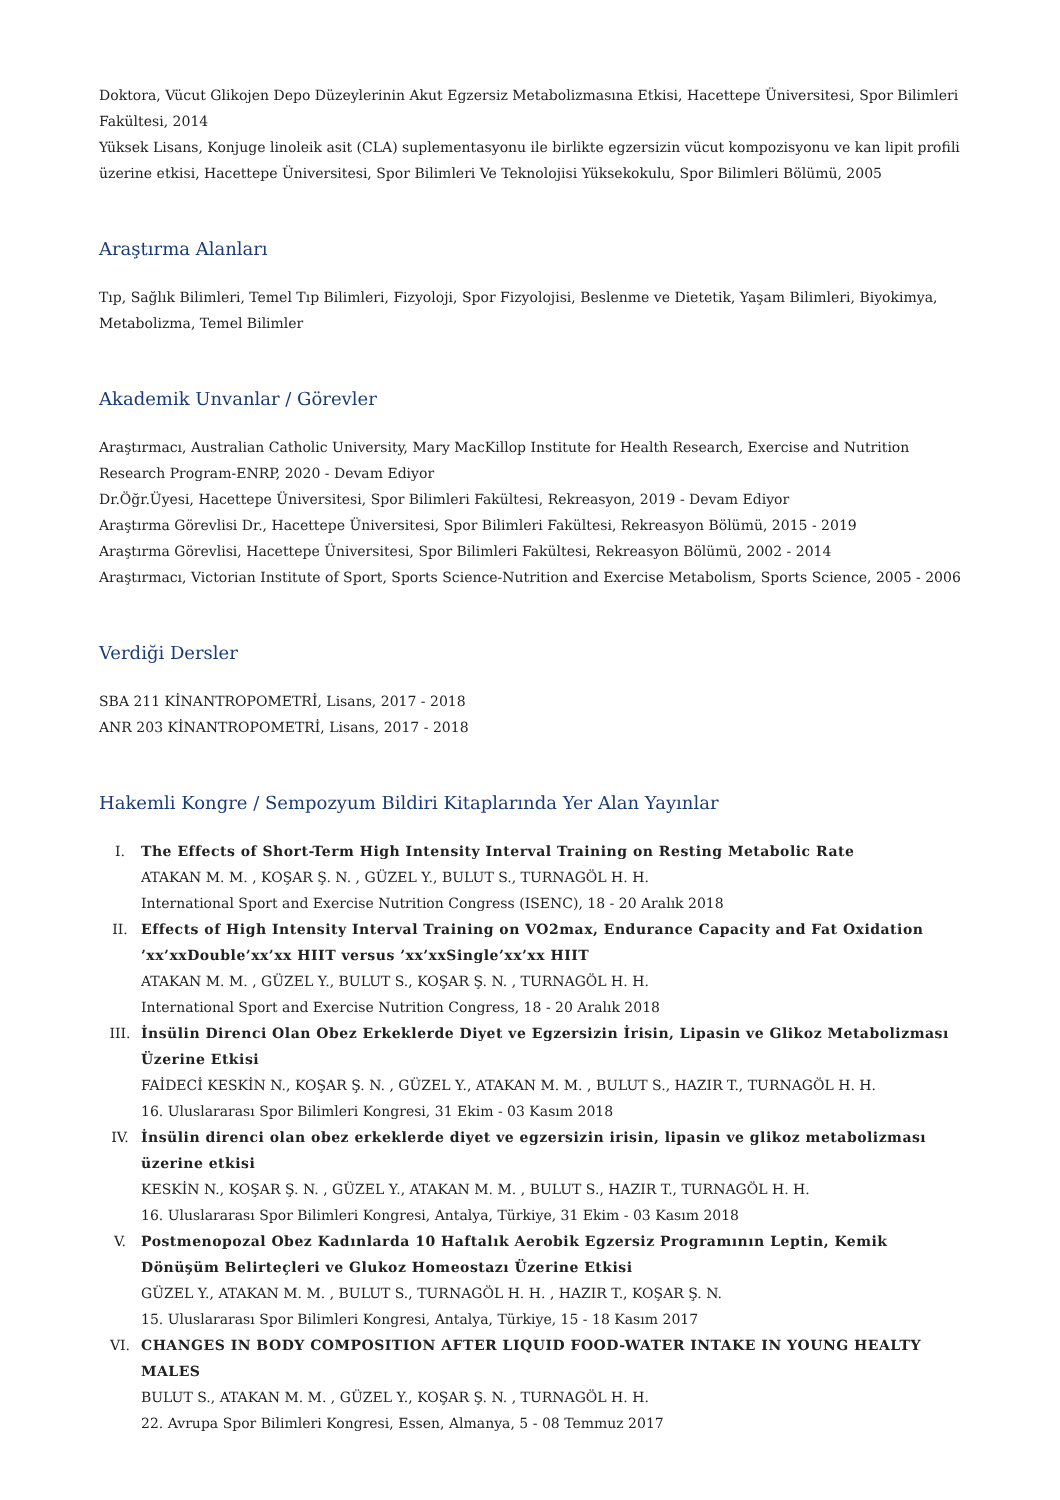Doktora, Vücut Glikojen Depo Düzeylerinin Akut Egzersiz Metabolizmasına Etkisi, Hacettepe Üniversitesi, Spor Bilimleri Fakültesi, 2014
Yüksek Lisans, Konjuge linoleik asit (CLA) suplementasyonu ile birlikte egzersizin vücut kompozisyonu ve kan lipit profili üzerine etkisi, Hacettepe Üniversitesi, Spor Bilimleri Ve Teknolojisi Yüksekokulu, Spor Bilimleri Bölümü, 2005
Araştırma Alanları
Tıp, Sağlık Bilimleri, Temel Tıp Bilimleri, Fizyoloji, Spor Fizyolojisi, Beslenme ve Dietetik, Yaşam Bilimleri, Biyokimya, Metabolizma, Temel Bilimler
Akademik Unvanlar / Görevler
Araştırmacı, Australian Catholic University, Mary MacKillop Institute for Health Research, Exercise and Nutrition Research Program-ENRP, 2020 - Devam Ediyor
Dr.Öğr.Üyesi, Hacettepe Üniversitesi, Spor Bilimleri Fakültesi, Rekreasyon, 2019 - Devam Ediyor
Araştırma Görevlisi Dr., Hacettepe Üniversitesi, Spor Bilimleri Fakültesi, Rekreasyon Bölümü, 2015 - 2019
Araştırma Görevlisi, Hacettepe Üniversitesi, Spor Bilimleri Fakültesi, Rekreasyon Bölümü, 2002 - 2014
Araştırmacı, Victorian Institute of Sport, Sports Science-Nutrition and Exercise Metabolism, Sports Science, 2005 - 2006
Verdiği Dersler
SBA 211 KİNANTROPOMETRİ, Lisans, 2017 - 2018
ANR 203 KİNANTROPOMETRİ, Lisans, 2017 - 2018
Hakemli Kongre / Sempozyum Bildiri Kitaplarında Yer Alan Yayınlar
I. The Effects of Short-Term High Intensity Interval Training on Resting Metabolic Rate
ATAKAN M. M. , KOŞAR Ş. N. , GÜZEL Y., BULUT S., TURNAGÖL H. H.
International Sport and Exercise Nutrition Congress (ISENC), 18 - 20 Aralık 2018
II. Effects of High Intensity Interval Training on VO2max, Endurance Capacity and Fat Oxidation ’xx’xxDouble’xx’xx HIIT versus ’xx’xxSingle’xx’xx HIIT
ATAKAN M. M. , GÜZEL Y., BULUT S., KOŞAR Ş. N. , TURNAGÖL H. H.
International Sport and Exercise Nutrition Congress, 18 - 20 Aralık 2018
III. İnsülin Direnci Olan Obez Erkeklerde Diyet ve Egzersizin İrisin, Lipasin ve Glikoz Metabolizması Üzerine Etkisi
FAİDECİ KESKİN N., KOŞAR Ş. N. , GÜZEL Y., ATAKAN M. M. , BULUT S., HAZIR T., TURNAGÖL H. H.
16. Uluslararası Spor Bilimleri Kongresi, 31 Ekim - 03 Kasım 2018
IV. İnsülin direnci olan obez erkeklerde diyet ve egzersizin irisin, lipasin ve glikoz metabolizması üzerine etkisi
KESKİN N., KOŞAR Ş. N. , GÜZEL Y., ATAKAN M. M. , BULUT S., HAZIR T., TURNAGÖL H. H.
16. Uluslararası Spor Bilimleri Kongresi, Antalya, Türkiye, 31 Ekim - 03 Kasım 2018
V. Postmenopozal Obez Kadınlarda 10 Haftalık Aerobik Egzersiz Programının Leptin, Kemik Dönüşüm Belirteçleri ve Glukoz Homeostazı Üzerine Etkisi
GÜZEL Y., ATAKAN M. M. , BULUT S., TURNAGÖL H. H. , HAZIR T., KOŞAR Ş. N.
15. Uluslararası Spor Bilimleri Kongresi, Antalya, Türkiye, 15 - 18 Kasım 2017
VI. CHANGES IN BODY COMPOSITION AFTER LIQUID FOOD-WATER INTAKE IN YOUNG HEALTY MALES
BULUT S., ATAKAN M. M. , GÜZEL Y., KOŞAR Ş. N. , TURNAGÖL H. H.
22. Avrupa Spor Bilimleri Kongresi, Essen, Almanya, 5 - 08 Temmuz 2017